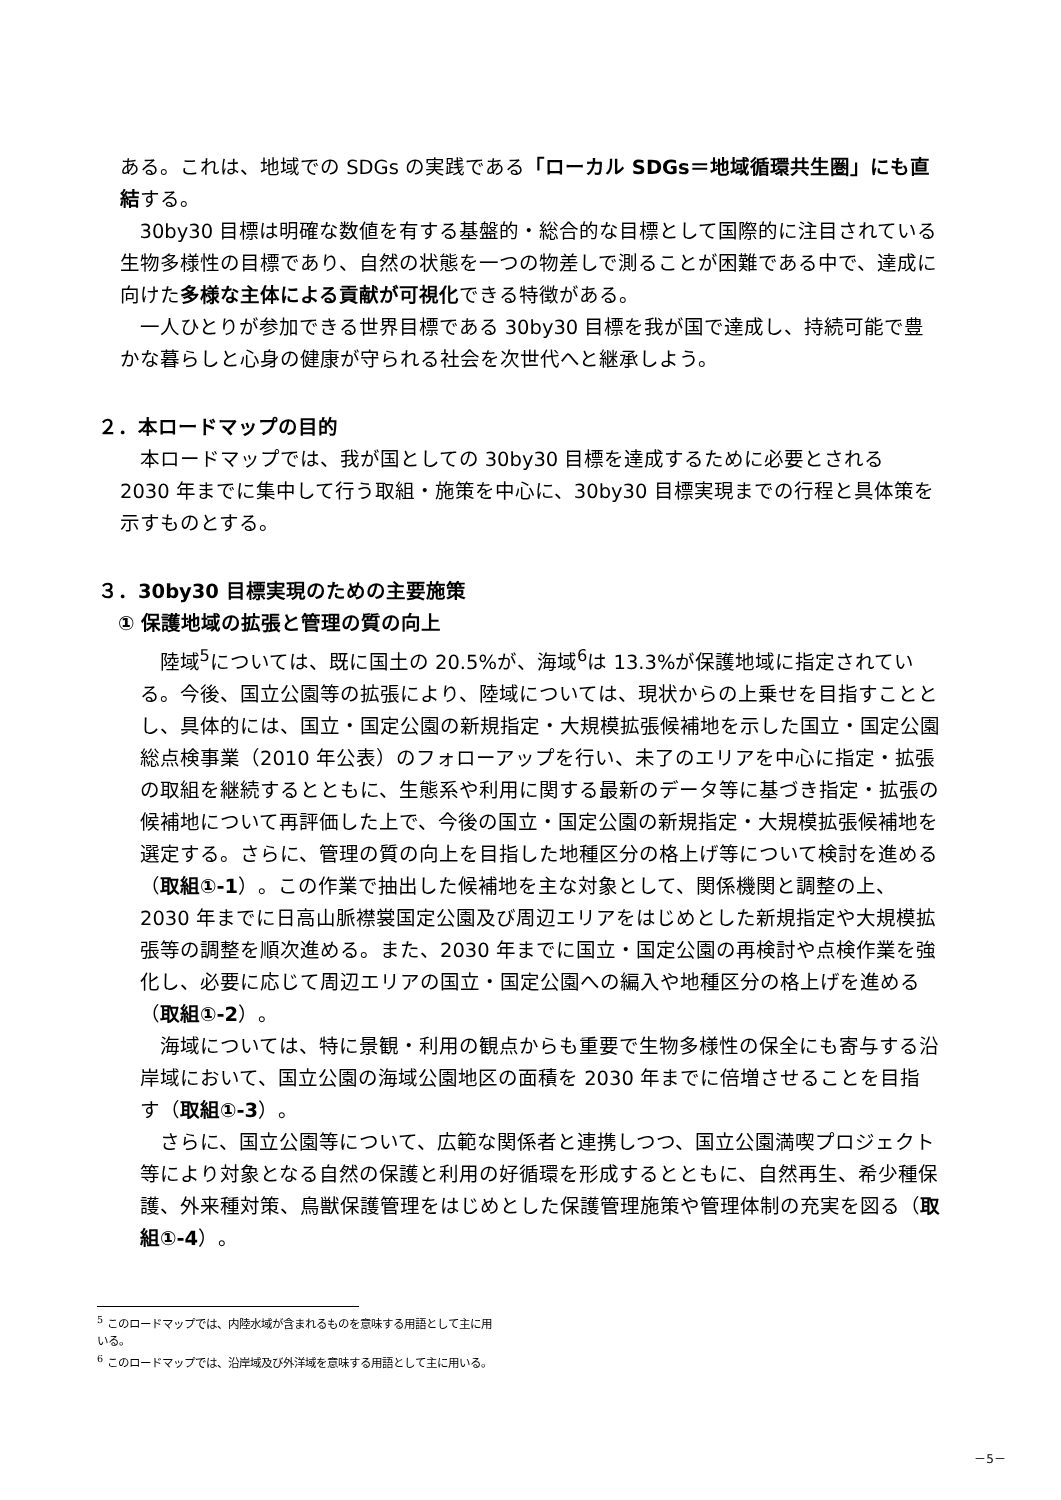ある。これは、地域での SDGs の実践である「ローカル SDGs＝地域循環共生圏」にも直結する。
30by30 目標は明確な数値を有する基盤的・総合的な目標として国際的に注目されている生物多様性の目標であり、自然の状態を一つの物差しで測ることが困難である中で、達成に向けた多様な主体による貢献が可視化できる特徴がある。
一人ひとりが参加できる世界目標である 30by30 目標を我が国で達成し、持続可能で豊かな暮らしと心身の健康が守られる社会を次世代へと継承しよう。
２．本ロードマップの目的
本ロードマップでは、我が国としての 30by30 目標を達成するために必要とされる 2030 年までに集中して行う取組・施策を中心に、30by30 目標実現までの行程と具体策を示すものとする。
３．30by30 目標実現のための主要施策
① 保護地域の拡張と管理の質の向上
陸域<sup>5</sup>については、既に国土の 20.5%が、海域<sup>6</sup>は 13.3%が保護地域に指定されている。今後、国立公園等の拡張により、陸域については、現状からの上乗せを目指すこととし、具体的には、国立・国定公園の新規指定・大規模拡張候補地を示した国立・国定公園総点検事業（2010 年公表）のフォローアップを行い、未了のエリアを中心に指定・拡張の取組を継続するとともに、生態系や利用に関する最新のデータ等に基づき指定・拡張の候補地について再評価した上で、今後の国立・国定公園の新規指定・大規模拡張候補地を選定する。さらに、管理の質の向上を目指した地種区分の格上げ等について検討を進める（取組①-1）。この作業で抽出した候補地を主な対象として、関係機関と調整の上、2030 年までに日高山脈襟裳国定公園及び周辺エリアをはじめとした新規指定や大規模拡張等の調整を順次進める。また、2030 年までに国立・国定公園の再検討や点検作業を強化し、必要に応じて周辺エリアの国立・国定公園への編入や地種区分の格上げを進める（取組①-2）。
海域については、特に景観・利用の観点からも重要で生物多様性の保全にも寄与する沿岸域において、国立公園の海域公園地区の面積を 2030 年までに倍増させることを目指す（取組①-3）。
さらに、国立公園等について、広範な関係者と連携しつつ、国立公園満喫プロジェクト等により対象となる自然の保護と利用の好循環を形成するとともに、自然再生、希少種保護、外来種対策、鳥獣保護管理をはじめとした保護管理施策や管理体制の充実を図る（取組①-4）。
<sup>5</sup> このロードマップでは、内陸水域が含まれるものを意味する用語として主に用いる。
<sup>6</sup> このロードマップでは、沿岸域及び外洋域を意味する用語として主に用いる。
－5－